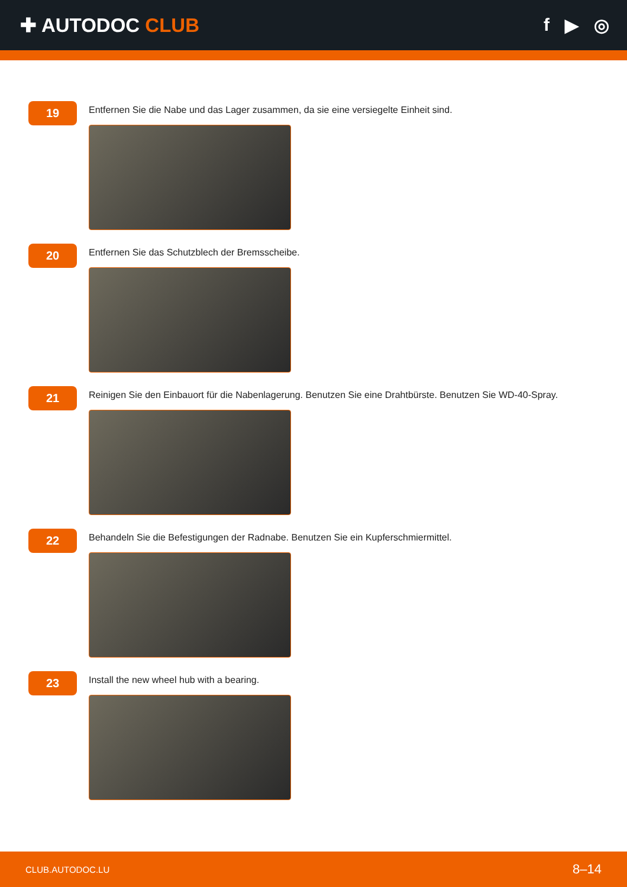✚ AUTODOC CLUB f ▶ ◎
19
Entfernen Sie die Nabe und das Lager zusammen, da sie eine versiegelte Einheit sind.
20
Entfernen Sie das Schutzblech der Bremsscheibe.
21
Reinigen Sie den Einbauort für die Nabenlagerung. Benutzen Sie eine Drahtbürste. Benutzen Sie WD-40-Spray.
22
Behandeln Sie die Befestigungen der Radnabe. Benutzen Sie ein Kupferschmiermittel.
23
Install the new wheel hub with a bearing.
CLUB.AUTODOC.LU 8–14